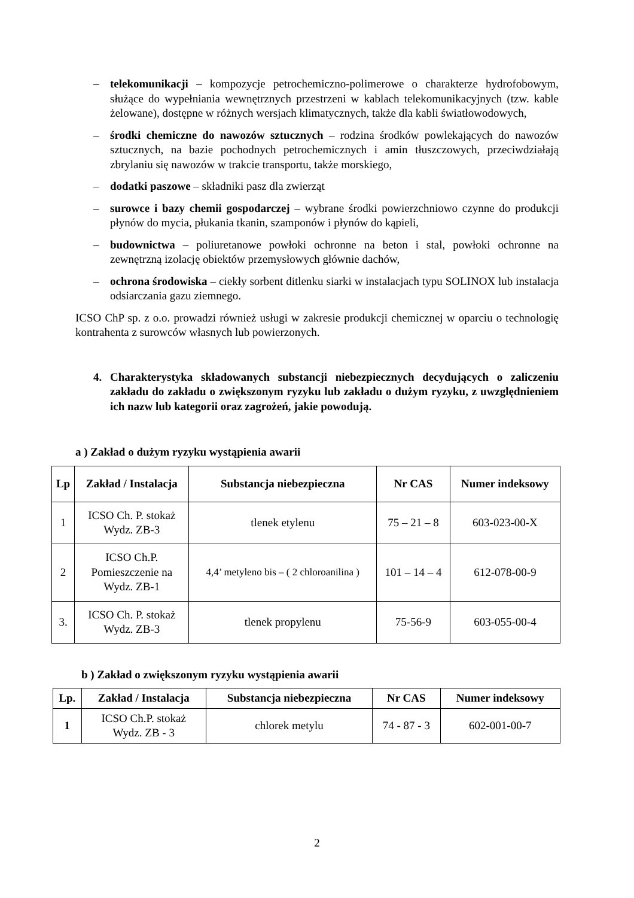– telekomunikacji – kompozycje petrochemiczno-polimerowe o charakterze hydrofobowym, służące do wypełniania wewnętrznych przestrzeni w kablach telekomunikacyjnych (tzw. kable żelowane), dostępne w różnych wersjach klimatycznych, także dla kabli światłowodowych,
– środki chemiczne do nawozów sztucznych – rodzina środków powlekających do nawozów sztucznych, na bazie pochodnych petrochemicznych i amin tłuszczowych, przeciwdziałają zbrylaniu się nawozów w trakcie transportu, także morskiego,
– dodatki paszowe – składniki pasz dla zwierząt
– surowce i bazy chemii gospodarczej – wybrane środki powierzchniowo czynne do produkcji płynów do mycia, płukania tkanin, szamponów i płynów do kąpieli,
– budownictwa – poliuretanowe powłoki ochronne na beton i stal, powłoki ochronne na zewnętrzną izolację obiektów przemysłowych głównie dachów,
– ochrona środowiska – ciekły sorbent ditlenku siarki w instalacjach typu SOLINOX lub instalacja odsiarczania gazu ziemnego.
ICSO ChP sp. z o.o. prowadzi również usługi w zakresie produkcji chemicznej w oparciu o technologię kontrahenta z surowców własnych lub powierzonych.
4. Charakterystyka składowanych substancji niebezpiecznych decydujących o zaliczeniu zakładu do zakładu o zwiększonym ryzyku lub zakładu o dużym ryzyku, z uwzględnieniem ich nazw lub kategorii oraz zagrożeń, jakie powodują.
a ) Zakład o dużym ryzyku wystąpienia awarii
| Lp | Zakład / Instalacja | Substancja niebezpieczna | Nr CAS | Numer indeksowy |
| --- | --- | --- | --- | --- |
| 1 | ICSO Ch. P. stokaż Wydz. ZB-3 | tlenek etylenu | 75 – 21 – 8 | 603-023-00-X |
| 2 | ICSO Ch.P. Pomieszczenie na Wydz. ZB-1 | 4,4’ metyleno bis – ( 2 chloroanilina ) | 101 – 14 – 4 | 612-078-00-9 |
| 3. | ICSO Ch. P. stokaż Wydz. ZB-3 | tlenek propylenu | 75-56-9 | 603-055-00-4 |
b ) Zakład o zwiększonym ryzyku wystąpienia awarii
| Lp. | Zakład / Instalacja | Substancja niebezpieczna | Nr CAS | Numer indeksowy |
| --- | --- | --- | --- | --- |
| 1 | ICSO Ch.P. stokaż Wydz. ZB - 3 | chlorek metylu | 74 - 87 - 3 | 602-001-00-7 |
2